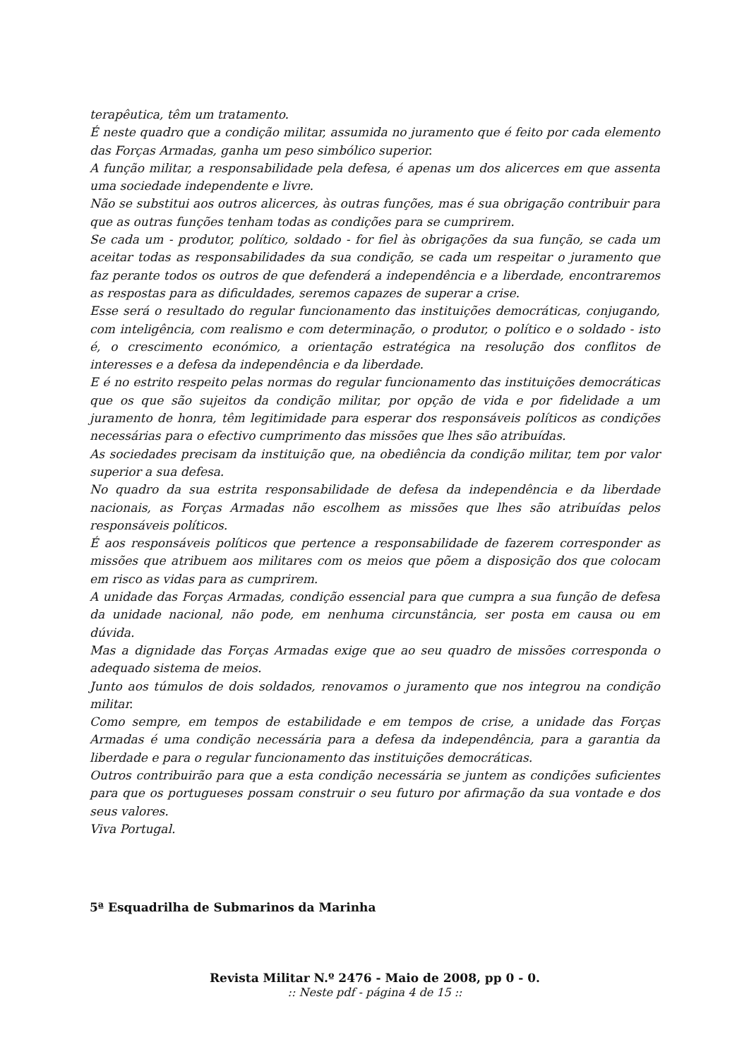terapêutica, têm um tratamento.
É neste quadro que a condição militar, assumida no juramento que é feito por cada elemento das Forças Armadas, ganha um peso simbólico superior.
A função militar, a responsabilidade pela defesa, é apenas um dos alicerces em que assenta uma sociedade independente e livre.
Não se substitui aos outros alicerces, às outras funções, mas é sua obrigação contribuir para que as outras funções tenham todas as condições para se cumprirem.
Se cada um - produtor, político, soldado - for fiel às obrigações da sua função, se cada um aceitar todas as responsabilidades da sua condição, se cada um respeitar o juramento que faz perante todos os outros de que defenderá a independência e a liberdade, encontraremos as respostas para as dificuldades, seremos capazes de superar a crise.
Esse será o resultado do regular funcionamento das instituições democráticas, conjugando, com inteligência, com realismo e com determinação, o produtor, o político e o soldado - isto é, o crescimento económico, a orientação estratégica na resolução dos conflitos de interesses e a defesa da independência e da liberdade.
E é no estrito respeito pelas normas do regular funcionamento das instituições democráticas que os que são sujeitos da condição militar, por opção de vida e por fidelidade a um juramento de honra, têm legitimidade para esperar dos responsáveis políticos as condições necessárias para o efectivo cumprimento das missões que lhes são atribuídas.
As sociedades precisam da instituição que, na obediência da condição militar, tem por valor superior a sua defesa.
No quadro da sua estrita responsabilidade de defesa da independência e da liberdade nacionais, as Forças Armadas não escolhem as missões que lhes são atribuídas pelos responsáveis políticos.
É aos responsáveis políticos que pertence a responsabilidade de fazerem corresponder as missões que atribuem aos militares com os meios que põem a disposição dos que colocam em risco as vidas para as cumprirem.
A unidade das Forças Armadas, condição essencial para que cumpra a sua função de defesa da unidade nacional, não pode, em nenhuma circunstância, ser posta em causa ou em dúvida.
Mas a dignidade das Forças Armadas exige que ao seu quadro de missões corresponda o adequado sistema de meios.
Junto aos túmulos de dois soldados, renovamos o juramento que nos integrou na condição militar.
Como sempre, em tempos de estabilidade e em tempos de crise, a unidade das Forças Armadas é uma condição necessária para a defesa da independência, para a garantia da liberdade e para o regular funcionamento das instituições democráticas.
Outros contribuirão para que a esta condição necessária se juntem as condições suficientes para que os portugueses possam construir o seu futuro por afirmação da sua vontade e dos seus valores.
Viva Portugal.
5ª Esquadrilha de Submarinos da Marinha
Revista Militar N.º 2476 - Maio de 2008, pp 0 - 0.:: Neste pdf - página 4 de 15 ::